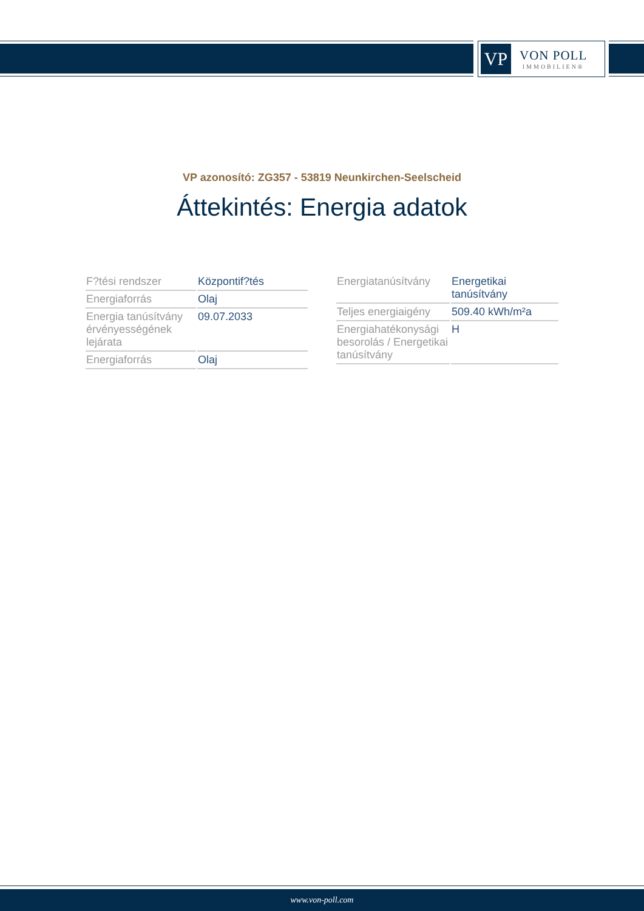VP
VON POLL
IMMOBILIEN®
VP azonosító: ZG357 - 53819 Neunkirchen-Seelscheid
Áttekintés: Energia adatok
| F?tési rendszer | Központif?tés |
| Energiaforrás | Olaj |
| Energia tanúsítvány érvényességének lejárata | 09.07.2033 |
| Energiaforrás | Olaj |
| Energiatanúsítvány | Energetikai tanúsítvány |
| Teljes energiaigény | 509.40 kWh/m²a |
| Energiahatékonysági besorolás / Energetikai tanúsítvány | H |
www.von-poll.com